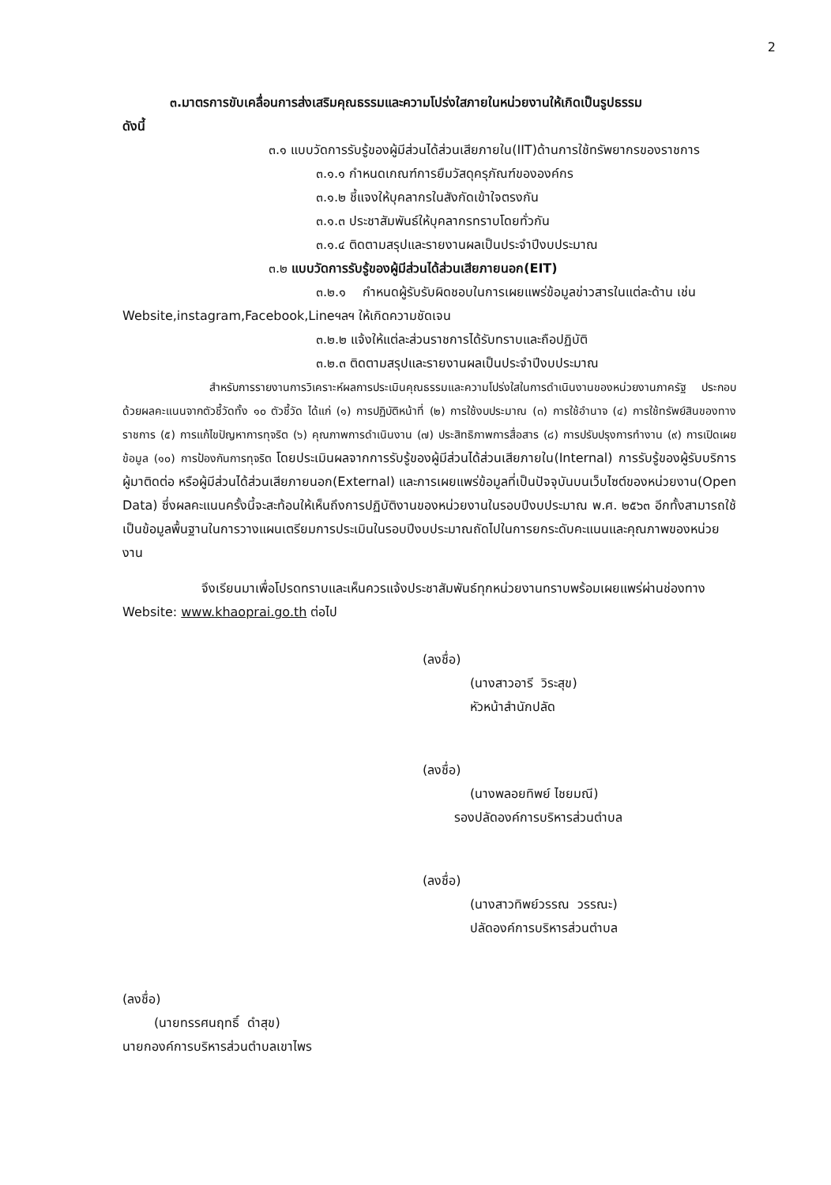2
๓.มาตรการขับเคลื่อนการส่งเสริมคุณธรรมและความโปร่งใสภายในหน่วยงานให้เกิดเป็นรูปธรรม
ดังนี้
๓.๑ แบบวัดการรับรู้ของผู้มีส่วนได้ส่วนเสียภายใน(IIT)ด้านการใช้ทรัพยากรของราชการ
๓.๑.๑ กำหนดเกณฑ์การยืมวัสดุครุภัณฑ์ขององค์กร
๓.๑.๒ ชี้แจงให้บุคลากรในสังกัดเข้าใจตรงกัน
๓.๑.๓ ประชาสัมพันธ์ให้บุคลากรทราบโดยทั่วกัน
๓.๑.๔ ติดตามสรุปและรายงานผลเป็นประจำปีงบประมาณ
๓.๒ แบบวัดการรับรู้ของผู้มีส่วนได้ส่วนเสียภายนอก(EIT)
๓.๒.๑ กำหนดผู้รับรับผิดชอบในการเผยแพร่ข้อมูลข่าวสารในแต่ละด้าน เช่น
Website,instagram,Facebook,Lineฯลฯ ให้เกิดความชัดเจน
๓.๒.๒ แจ้งให้แต่ละส่วนราชการได้รับทราบและถือปฏิบัติ
๓.๒.๓ ติดตามสรุปและรายงานผลเป็นประจำปีงบประมาณ
สำหรับการรายงานการวิเคราะห์ผลการประเมินคุณธรรมและความโปร่งใสในการดำเนินงานของหน่วยงานภาครัฐ ประกอบด้วยผลคะแนนจากตัวชี้วัดทั้ง ๑๐ ตัวชี้วัด ได้แก่ (๑) การปฏิบัติหน้าที่ (๒) การใช้งบประมาณ (๓) การใช้อำนาจ (๔) การใช้ทรัพย์สินของทางราชการ (๕) การแก้ไขปัญหาการทุจริต (๖) คุณภาพการดำเนินงาน (๗) ประสิทธิภาพการสื่อสาร (๘) การปรับปรุงการทำงาน (๙) การเปิดเผยข้อมูล (๑๐) การป้องกันการทุจริต โดยประเมินผลจากการรับรู้ของผู้มีส่วนได้ส่วนเสียภายใน(Internal) การรับรู้ของผู้รับบริการ ผู้มาติดต่อ หรือผู้มีส่วนได้ส่วนเสียภายนอก(External) และการเผยแพร่ข้อมูลที่เป็นปัจจุบันบนเว็บไซต์ของหน่วยงาน(Open Data) ซึ่งผลคะแนนครั้งนี้จะสะท้อนให้เห็นถึงการปฏิบัติงานของหน่วยงานในรอบปีงบประมาณ พ.ศ. ๒๕๖๓ อีกทั้งสามารถใช้เป็นข้อมูลพื้นฐานในการวางแผนเตรียมการประเมินในรอบปีงบประมาณถัดไปในการยกระดับคะแนนและคุณภาพของหน่วยงาน
จึงเรียนมาเพื่อโปรดทราบและเห็นควรแจ้งประชาสัมพันธ์ทุกหน่วยงานทราบพร้อมเผยแพร่ผ่านช่องทาง Website: www.khaoprai.go.th ต่อไป
(ลงชื่อ)
(นางสาวอารี วิระสุข)
หัวหน้าสำนักปลัด
(ลงชื่อ)
(นางพลอยทิพย์ ไชยมณี)
รองปลัดองค์การบริหารส่วนตำบล
(ลงชื่อ)
(นางสาวทิพย์วรรณ วรรณะ)
ปลัดองค์การบริหารส่วนตำบล
(ลงชื่อ)
(นายทรรศนฤทธิ์ ดำสุข)
นายกองค์การบริหารส่วนตำบลเขาไพร